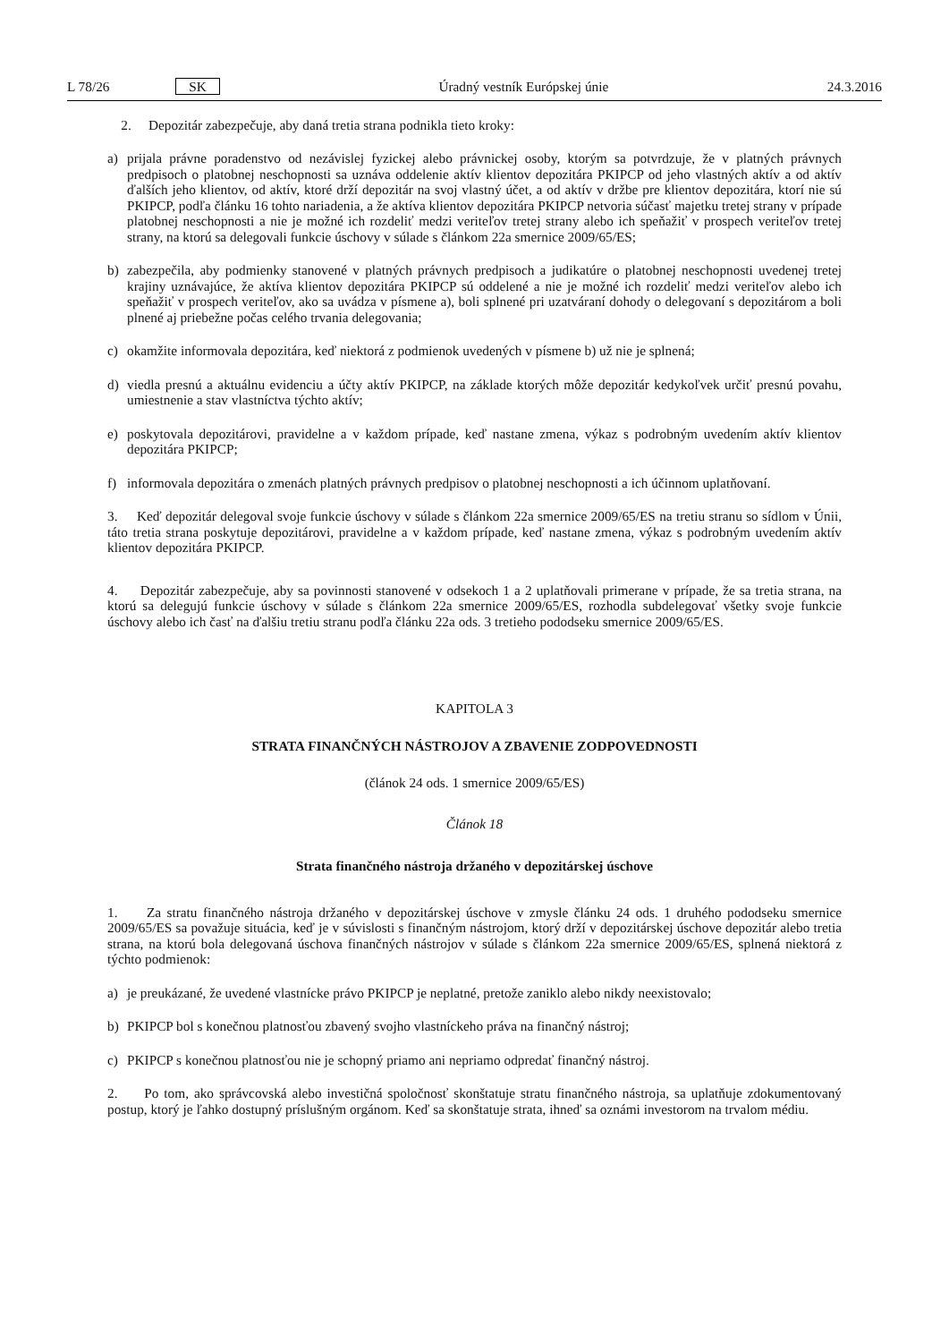L 78/26 SK Úradný vestník Európskej únie 24.3.2016
2. Depozitár zabezpečuje, aby daná tretia strana podnikla tieto kroky:
a) prijala právne poradenstvo od nezávislej fyzickej alebo právnickej osoby, ktorým sa potvrdzuje, že v platných právnych predpisoch o platobnej neschopnosti sa uznáva oddelenie aktív klientov depozitára PKIPCP od jeho vlastných aktív a od aktív ďalších jeho klientov, od aktív, ktoré drží depozitár na svoj vlastný účet, a od aktív v držbe pre klientov depozitára, ktorí nie sú PKIPCP, podľa článku 16 tohto nariadenia, a že aktíva klientov depozitára PKIPCP netvoria súčasť majetku tretej strany v prípade platobnej neschopnosti a nie je možné ich rozdeliť medzi veriteľov tretej strany alebo ich speňažiť v prospech veriteľov tretej strany, na ktorú sa delegovali funkcie úschovy v súlade s článkom 22a smernice 2009/65/ES;
b) zabezpečila, aby podmienky stanovené v platných právnych predpisoch a judikatúre o platobnej neschopnosti uvedenej tretej krajiny uznávajúce, že aktíva klientov depozitára PKIPCP sú oddelené a nie je možné ich rozdeliť medzi veriteľov alebo ich speňažiť v prospech veriteľov, ako sa uvádza v písmene a), boli splnené pri uzatváraní dohody o delegovaní s depozitárom a boli plnené aj priebežne počas celého trvania delegovania;
c) okamžite informovala depozitára, keď niektorá z podmienok uvedených v písmene b) už nie je splnená;
d) viedla presnú a aktuálnu evidenciu a účty aktív PKIPCP, na základe ktorých môže depozitár kedykoľvek určiť presnú povahu, umiestnenie a stav vlastníctva týchto aktív;
e) poskytovala depozitárovi, pravidelne a v každom prípade, keď nastane zmena, výkaz s podrobným uvedením aktív klientov depozitára PKIPCP;
f) informovala depozitára o zmenách platných právnych predpisov o platobnej neschopnosti a ich účinnom uplatňovaní.
3. Keď depozitár delegoval svoje funkcie úschovy v súlade s článkom 22a smernice 2009/65/ES na tretiu stranu so sídlom v Únii, táto tretia strana poskytuje depozitárovi, pravidelne a v každom prípade, keď nastane zmena, výkaz s podrobným uvedením aktív klientov depozitára PKIPCP.
4. Depozitár zabezpečuje, aby sa povinnosti stanovené v odsekoch 1 a 2 uplatňovali primerane v prípade, že sa tretia strana, na ktorú sa delegujú funkcie úschovy v súlade s článkom 22a smernice 2009/65/ES, rozhodla subdelegovať všetky svoje funkcie úschovy alebo ich časť na ďalšiu tretiu stranu podľa článku 22a ods. 3 tretieho pododseku smernice 2009/65/ES.
KAPITOLA 3
STRATA FINANČNÝCH NÁSTROJOV A ZBAVENIE ZODPOVEDNOSTI
(článok 24 ods. 1 smernice 2009/65/ES)
Článok 18
Strata finančného nástroja držaného v depozitárskej úschove
1. Za stratu finančného nástroja držaného v depozitárskej úschove v zmysle článku 24 ods. 1 druhého pododseku smernice 2009/65/ES sa považuje situácia, keď je v súvislosti s finančným nástrojom, ktorý drží v depozitárskej úschove depozitár alebo tretia strana, na ktorú bola delegovaná úschova finančných nástrojov v súlade s článkom 22a smernice 2009/65/ES, splnená niektorá z týchto podmienok:
a) je preukázané, že uvedené vlastnícke právo PKIPCP je neplatné, pretože zaniklo alebo nikdy neexistovalo;
b) PKIPCP bol s konečnou platnosťou zbavený svojho vlastníckeho práva na finančný nástroj;
c) PKIPCP s konečnou platnosťou nie je schopný priamo ani nepriamo odpredať finančný nástroj.
2. Po tom, ako správcovská alebo investičná spoločnosť skonštatuje stratu finančného nástroja, sa uplatňuje zdokumentovaný postup, ktorý je ľahko dostupný príslušným orgánom. Keď sa skonštatuje strata, ihneď sa oznámi investorom na trvalom médiu.